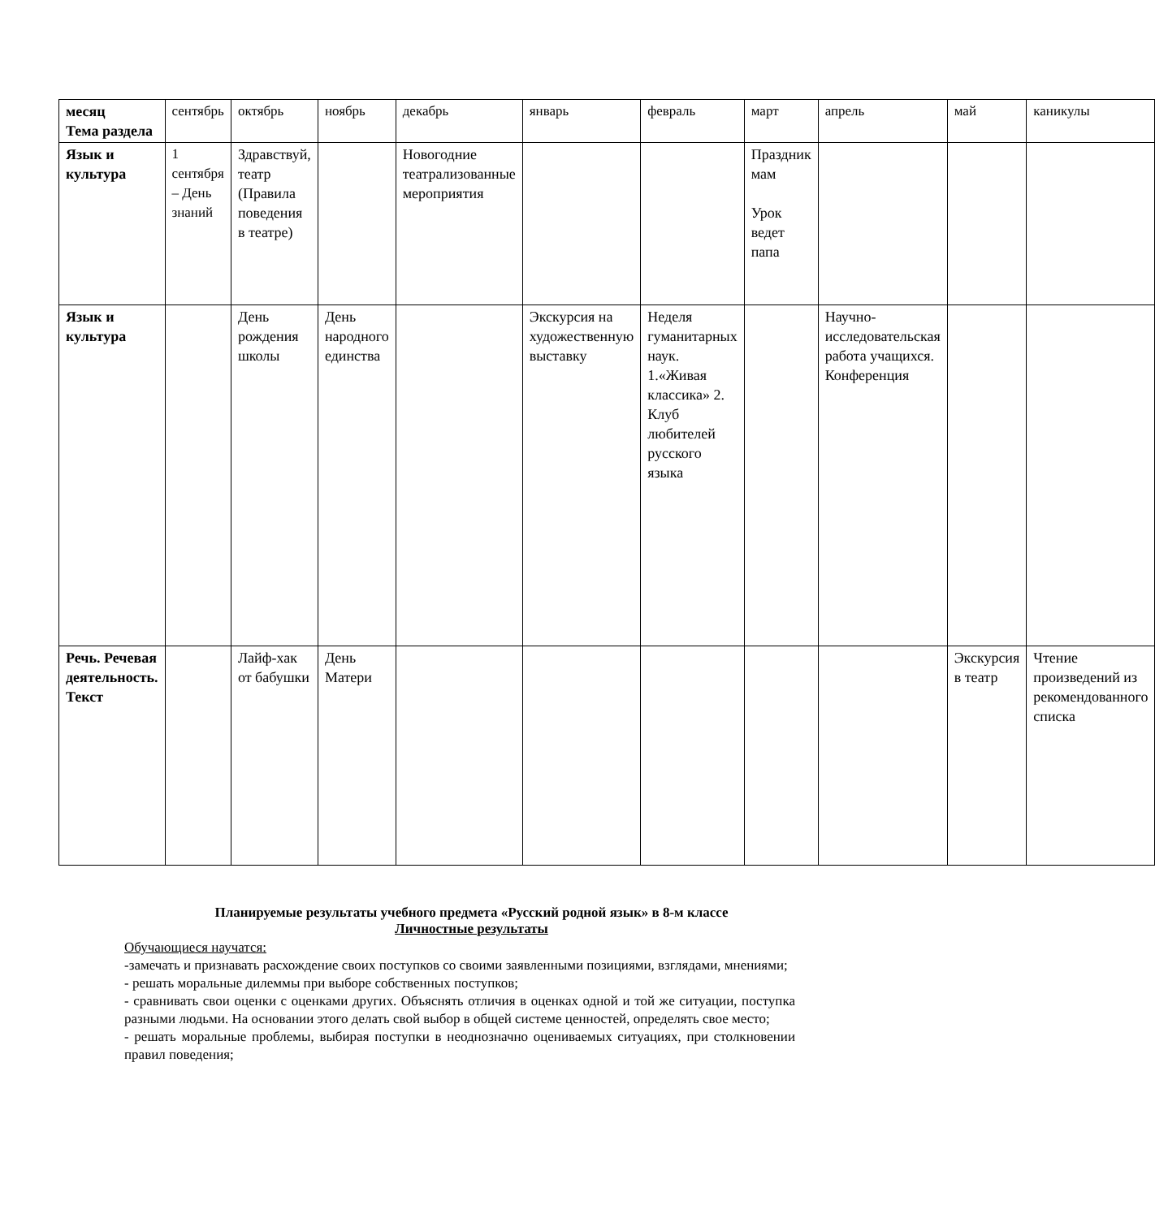| месяц Тема раздела | сентябрь | октябрь | ноябрь | декабрь | январь | февраль | март | апрель | май | каникулы |
| Язык и культура | 1 сентября – День знаний | Здравствуй, театр (Правила поведения в театре) | | Новогодние театрализованные мероприятия | | | Праздник мам Урок ведет папа | | | |
| Язык и культура | | День рождения школы | День народного единства | | Экскурсия на художественную выставку | Неделя гуманитарных наук. 1.«Живая классика» 2. Клуб любителей русского языка | | Научно-исследовательская работа учащихся. Конференция | | |
| Речь. Речевая деятельность. Текст | | Лайф-хак от бабушки | День Матери | | | | | | Экскурсия в театр | Чтение произведений из рекомендованного списка |
Планируемые результаты учебного предмета «Русский родной язык» в 8-м классе
Личностные результаты
Обучающиеся научатся:
-замечать и признавать расхождение своих поступков со своими заявленными позициями, взглядами, мнениями;
- решать моральные дилеммы при выборе собственных поступков;
- сравнивать свои оценки с оценками других. Объяснять отличия в оценках одной и той же ситуации, поступка разными людьми. На основании этого делать свой выбор в общей системе ценностей, определять свое место;
- решать моральные проблемы, выбирая поступки в неоднозначно оцениваемых ситуациях, при столкновении правил поведения;